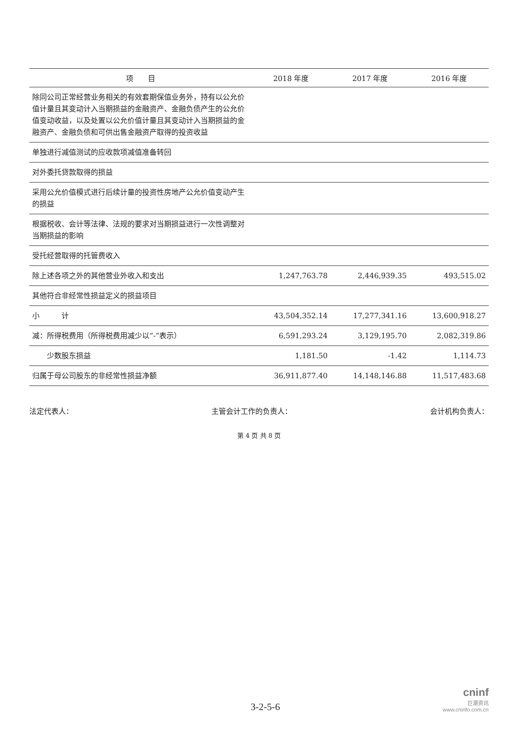| 项 目 | 2018 年度 | 2017 年度 | 2016 年度 |
| --- | --- | --- | --- |
| 除同公司正常经营业务相关的有效套期保值业务外，持有以公允价值计量且其变动计入当期损益的金融资产、金融负债产生的公允价值变动收益，以及处置以公允价值计量且其变动计入当期损益的金融资产、金融负债和可供出售金融资产取得的投资收益 | | | |
| 单独进行减值测试的应收款项减值准备转回 | | | |
| 对外委托贷款取得的损益 | | | |
| 采用公允价值模式进行后续计量的投资性房地产公允价值变动产生的损益 | | | |
| 根据税收、会计等法律、法规的要求对当期损益进行一次性调整对当期损益的影响 | | | |
| 受托经营取得的托管费收入 | | | |
| 除上述各项之外的其他营业外收入和支出 | 1,247,763.78 | 2,446,939.35 | 493,515.02 |
| 其他符合非经常性损益定义的损益项目 | | | |
| 小 计 | 43,504,352.14 | 17,277,341.16 | 13,600,918.27 |
| 减：所得税费用（所得税费用减少以“-”表示） | 6,591,293.24 | 3,129,195.70 | 2,082,319.86 |
| 少数股东损益 | 1,181.50 | -1.42 | 1,114.73 |
| 归属于母公司股东的非经常性损益净额 | 36,911,877.40 | 14,148,146.88 | 11,517,483.68 |
法定代表人： 主管会计工作的负责人： 会计机构负责人：
第 4 页 共 8 页
3-2-5-6
cninf
巨潮资讯
www.cninfo.com.cn